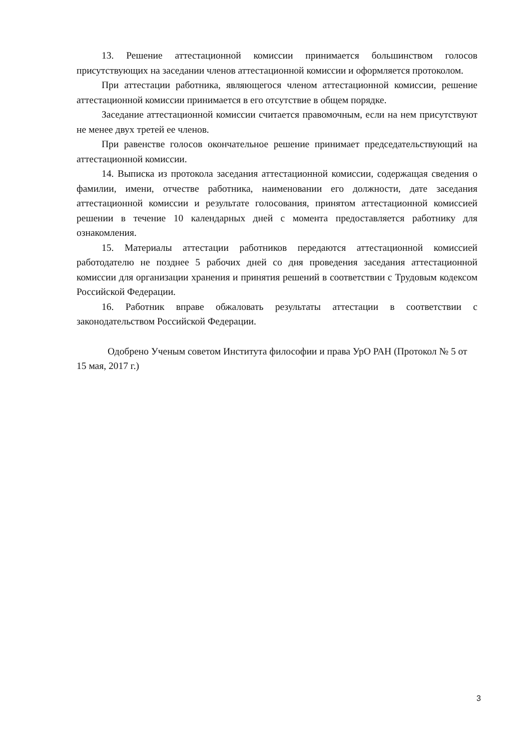13. Решение аттестационной комиссии принимается большинством голосов присутствующих на заседании членов аттестационной комиссии и оформляется протоколом.
При аттестации работника, являющегося членом аттестационной комиссии, решение аттестационной комиссии принимается в его отсутствие в общем порядке.
Заседание аттестационной комиссии считается правомочным, если на нем присутствуют не менее двух третей ее членов.
При равенстве голосов окончательное решение принимает председательствующий на аттестационной комиссии.
14. Выписка из протокола заседания аттестационной комиссии, содержащая сведения о фамилии, имени, отчестве работника, наименовании его должности, дате заседания аттестационной комиссии и результате голосования, принятом аттестационной комиссией решении в течение 10 календарных дней с момента предоставляется работнику для ознакомления.
15. Материалы аттестации работников передаются аттестационной комиссией работодателю не позднее 5 рабочих дней со дня проведения заседания аттестационной комиссии для организации хранения и принятия решений в соответствии с Трудовым кодексом Российской Федерации.
16. Работник вправе обжаловать результаты аттестации в соответствии с законодательством Российской Федерации.
Одобрено Ученым советом Института философии и права УрО РАН (Протокол № 5 от 15 мая, 2017 г.)
3